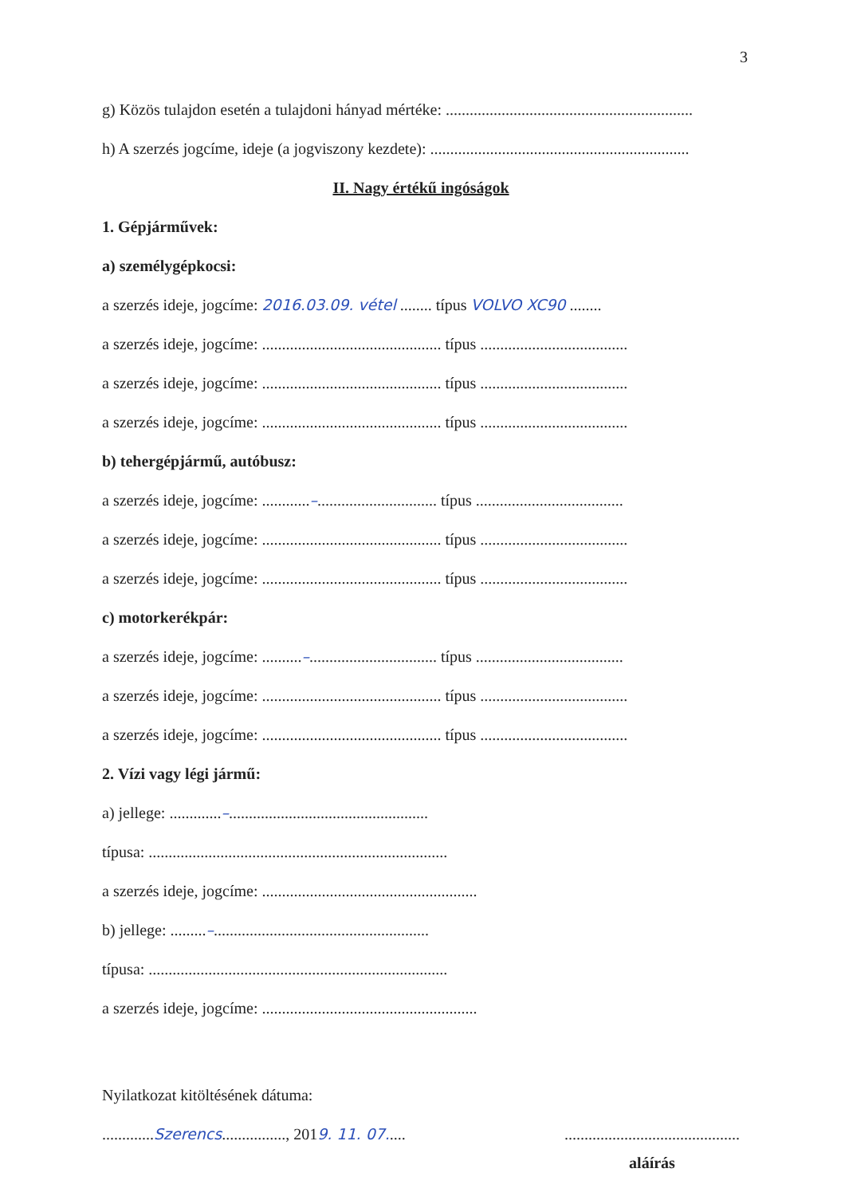3
g) Közös tulajdon esetén a tulajdoni hányad mértéke: ..............................................................
h) A szerzés jogcíme, ideje (a jogviszony kezdete): .................................................................
II. Nagy értékű ingóságok
1. Gépjárművek:
a) személygépkocsi:
a szerzés ideje, jogcíme: 2016.03.09. vétel ........ típus VOLVO XC90 ........
a szerzés ideje, jogcíme: ............................................. típus .....................................
a szerzés ideje, jogcíme: ............................................. típus .....................................
a szerzés ideje, jogcíme: ............................................. típus .....................................
b) tehergépjármű, autóbusz:
a szerzés ideje, jogcíme: ............–.............................. típus .....................................
a szerzés ideje, jogcíme: ............................................. típus .....................................
a szerzés ideje, jogcíme: ............................................. típus .....................................
c) motorkerékpár:
a szerzés ideje, jogcíme: ..........–................................ típus .....................................
a szerzés ideje, jogcíme: ............................................. típus .....................................
a szerzés ideje, jogcíme: ............................................. típus .....................................
2. Vízi vagy légi jármű:
a) jellege: .............–..................................................
típusa: ...........................................................................
a szerzés ideje, jogcíme: ......................................................
b) jellege: .........–......................................................
típusa: ...........................................................................
a szerzés ideje, jogcíme: ......................................................
Nyilatkozat kitöltésének dátuma:
.............Szerencs................, 2019. 11. 07.....
............................................
aláírás